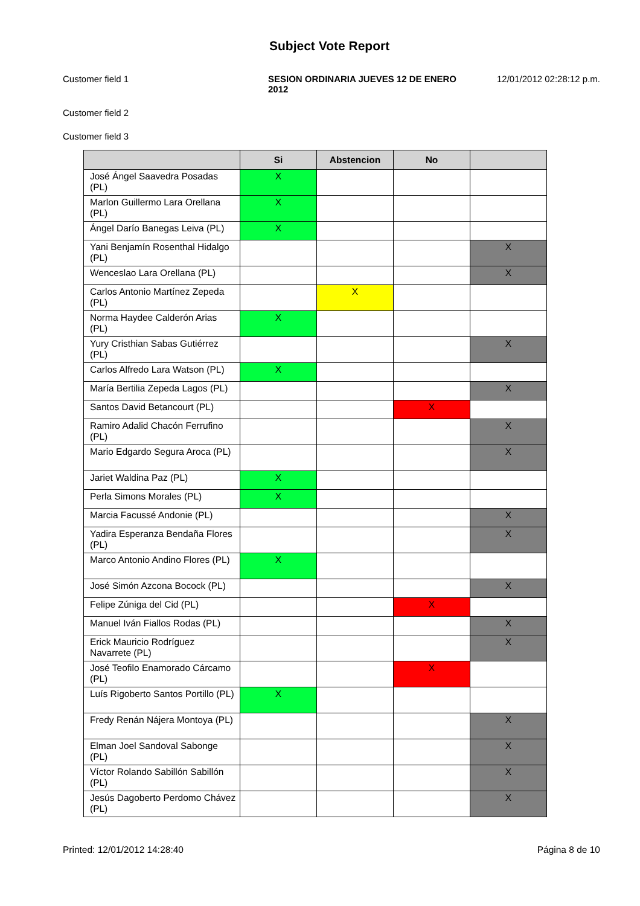Subject Vote Report
Customer field 1 SESION ORDINARIA JUEVES 12 DE ENERO 2012
12/01/2012 02:28:12 p.m.
Customer field 2
Customer field 3
| | Si | Abstencion | No | |
| --- | --- | --- | --- | --- |
| José Ángel Saavedra Posadas (PL) | X | | | |
| Marlon Guillermo Lara Orellana (PL) | X | | | |
| Ángel Darío Banegas Leiva (PL) | X | | | |
| Yani Benjamín Rosenthal Hidalgo (PL) | | | | X |
| Wenceslao Lara Orellana (PL) | | | | X |
| Carlos Antonio Martínez Zepeda (PL) | | X | | |
| Norma Haydee Calderón Arias (PL) | X | | | |
| Yury Cristhian Sabas Gutiérrez (PL) | | | | X |
| Carlos Alfredo Lara Watson (PL) | X | | | |
| María Bertilia Zepeda Lagos (PL) | | | | X |
| Santos David Betancourt (PL) | | | X | |
| Ramiro Adalid Chacón Ferrufino (PL) | | | | X |
| Mario Edgardo Segura Aroca (PL) | | | | X |
| Jariet Waldina Paz (PL) | X | | | |
| Perla Simons Morales (PL) | X | | | |
| Marcia Facussé Andonie (PL) | | | | X |
| Yadira Esperanza Bendaña Flores (PL) | | | | X |
| Marco Antonio Andino Flores (PL) | X | | | |
| José Simón Azcona Bocock (PL) | | | | X |
| Felipe Zúniga del Cid (PL) | | | X | |
| Manuel Iván Fiallos Rodas (PL) | | | | X |
| Erick Mauricio Rodríguez Navarrete (PL) | | | | X |
| José Teofilo Enamorado Cárcamo (PL) | | | X | |
| Luís Rigoberto Santos Portillo (PL) | X | | | |
| Fredy Renán Nájera Montoya (PL) | | | | X |
| Elman Joel Sandoval Sabonge (PL) | | | | X |
| Víctor Rolando Sabillón Sabillón (PL) | | | | X |
| Jesús Dagoberto Perdomo Chávez (PL) | | | | X |
Printed: 12/01/2012 14:28:40 Página 8 de 10